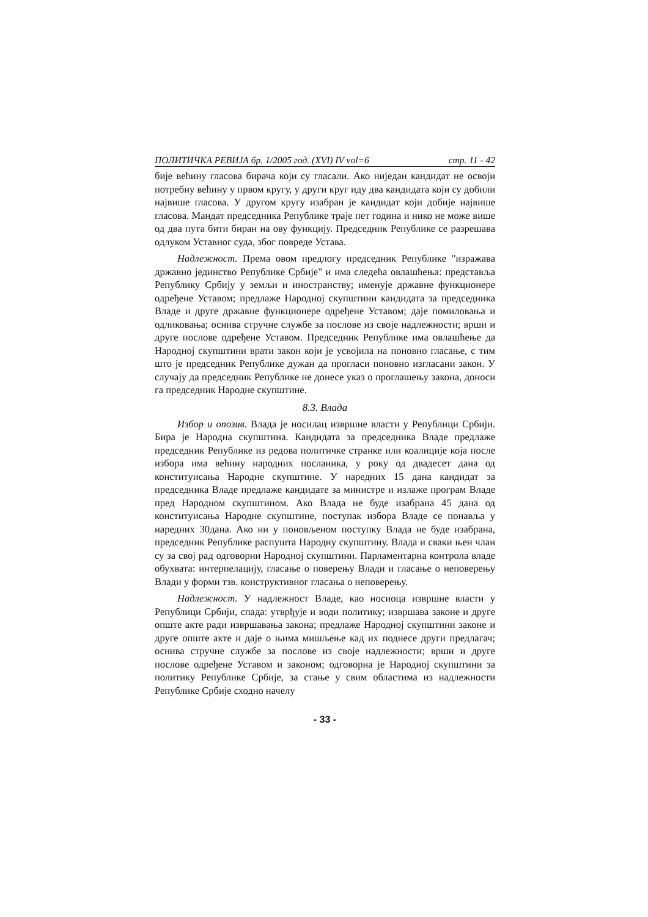ПОЛИТИЧКА РЕВИЈА бр. 1/2005 год. (XVI) IV vol=6 стр. 11 - 42
бије већину гласова бирача који су гласали. Ако ниједан кандидат не освоји потребну већину у првом кругу, у други круг иду два кандидата који су добили највише гласова. У другом кругу изабран је кандидат који добије највише гласова. Мандат председника Републике траје пет година и нико не може више од два пута бити биран на ову функцију. Председник Републике се разрешава одлуком Уставног суда, због повреде Устава.
Надлежност. Према овом предлогу председник Републике "изражава државно јединство Републике Србије" и има следећа овлашћења: представља Републику Србију у земљи и иностранству; именује државне функционере одређене Уставом; предлаже Народној скупштини кандидата за председника Владе и друге државне функционере одређене Уставом; даје помиловања и одликовања; оснива стручне службе за послове из своје надлежности; врши и друге послове одређене Уставом. Председник Републике има овлашћење да Народној скупштини врати закон који је усвојила на поновно гласање, с тим што је председник Републике дужан да прогласи поновно изгласани закон. У случају да председник Републике не донесе указ о проглашењу закона, доноси га председник Народне скупштине.
8.3. Влада
Избор и опозив. Влада је носилац извршне власти у Републици Србији. Бира је Народна скупштина. Кандидата за председника Владе предлаже председник Републике из редова политичке странке или коалиције која после избора има већину народних посланика, у року од двадесет дана од конституисања Народне скупштине. У наредних 15 дана кандидат за председника Владе предлаже кандидате за министре и излаже програм Владе пред Народном скупштином. Ако Влада не буде изабрана 45 дана од конституисања Народне скупштине, поступак избора Владе се понавља у наредних 30дана. Ако ни у поновљеном поступку Влада не буде изабрана, председник Републике распушта Народну скупштину. Влада и сваки њен члан су за свој рад одговорни Народној скупштини. Парламентарна контрола владе обухвата: интерпелацију, гласање о поверењу Влади и гласање о неповерењу Влади у форми тзв. конструктивног гласања о неповерењу.
Надлежност. У надлежност Владе, као носиоца извршне власти у Републици Србији, спада: утврђује и води политику; извршава законе и друге опште акте ради извршавања закона; предлаже Народној скупштини законе и друге опште акте и даје о њима мишљење кад их поднесе други предлагач; оснива стручне службе за послове из своје надлежности; врши и друге послове одређене Уставом и законом; одговорна је Народној скупштини за политику Републике Србије, за стање у свим областима из надлежности Републике Србије сходно начелу
- 33 -